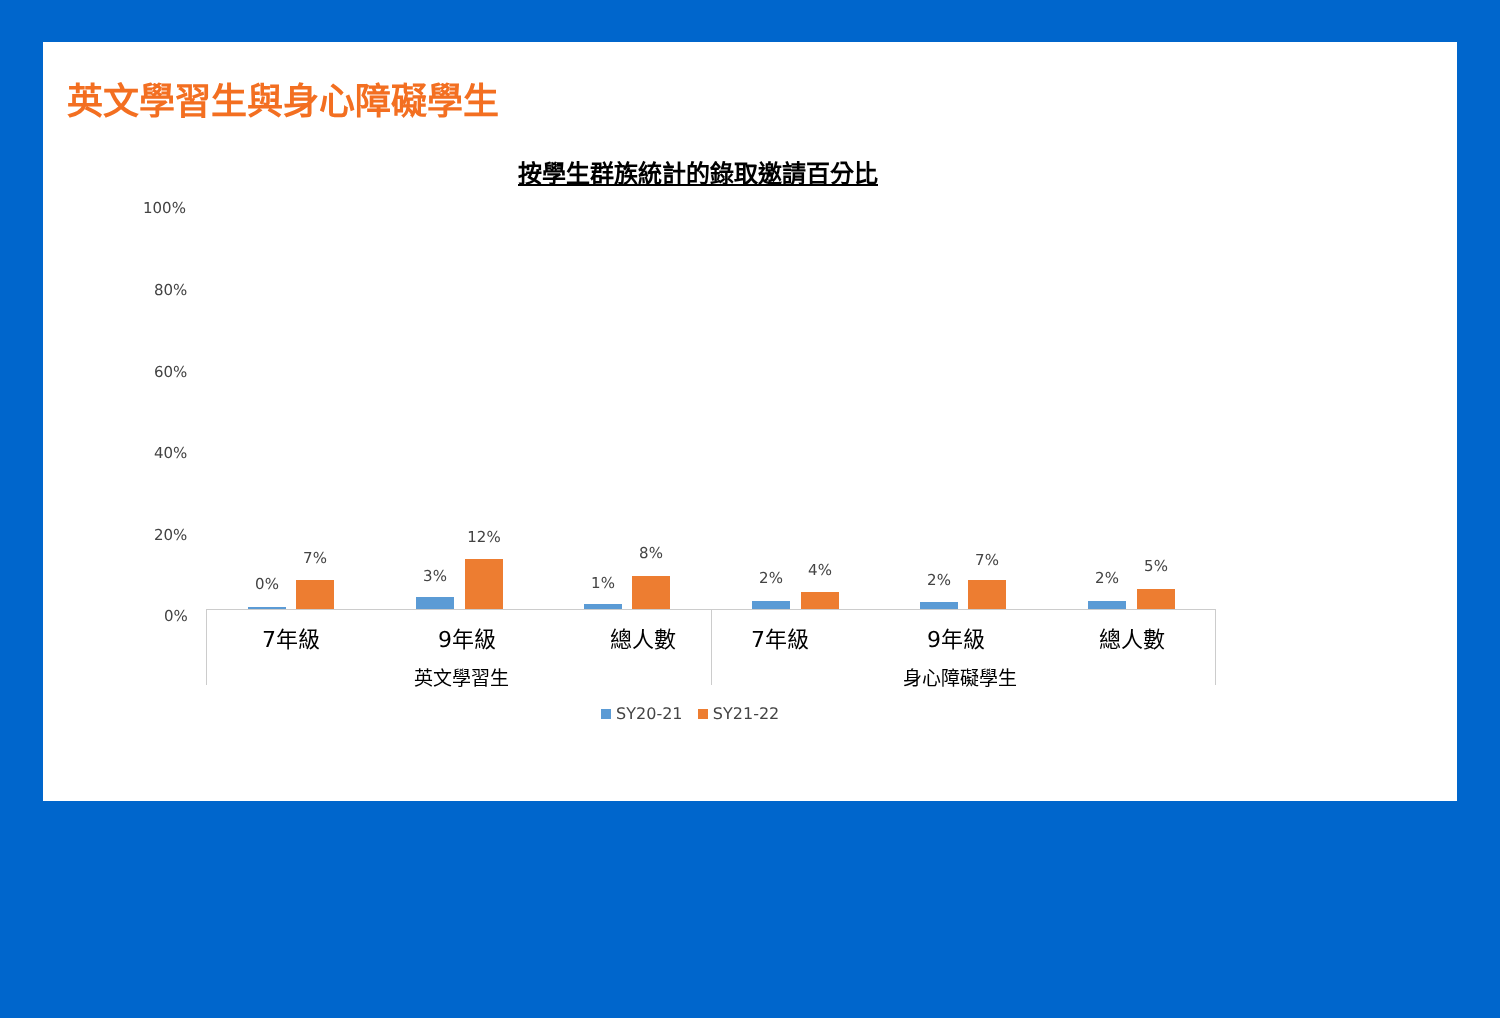英文學習生與身心障礙學生
按學生群族統計的錄取邀請百分比
100%
80%
60%
40%
20%
0%
0%
7%
3%
12%
1%
8%
2% 4%
2%
7%
2%
5%
7年級 9年級 總人數 7年級 9年級 總人數
英文學習生 身心障礙學生
SY20-21 SY21-22